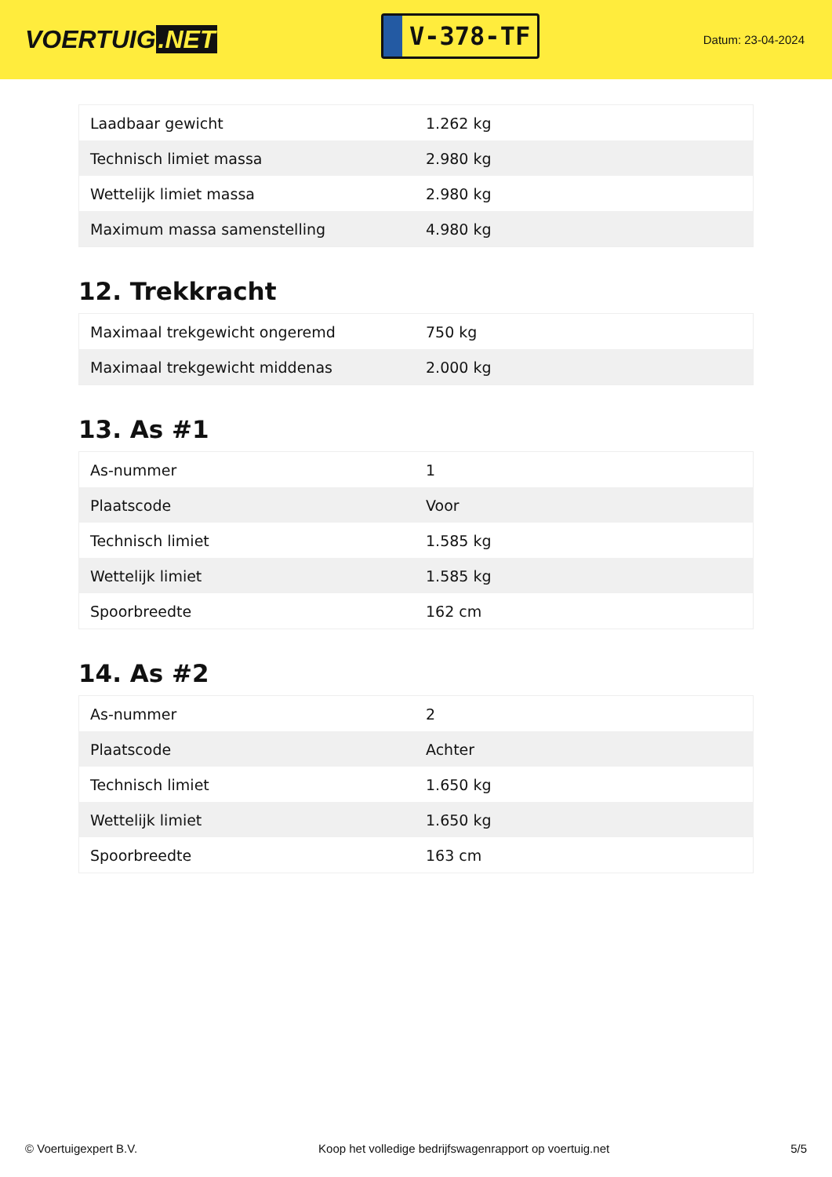VOERTUIG.NET
V-378-TF
Datum: 23-04-2024
| Laadbaar gewicht | 1.262 kg |
| Technisch limiet massa | 2.980 kg |
| Wettelijk limiet massa | 2.980 kg |
| Maximum massa samenstelling | 4.980 kg |
12. Trekkracht
| Maximaal trekgewicht ongeremd | 750 kg |
| Maximaal trekgewicht middenas | 2.000 kg |
13. As #1
| As-nummer | 1 |
| Plaatscode | Voor |
| Technisch limiet | 1.585 kg |
| Wettelijk limiet | 1.585 kg |
| Spoorbreedte | 162 cm |
14. As #2
| As-nummer | 2 |
| Plaatscode | Achter |
| Technisch limiet | 1.650 kg |
| Wettelijk limiet | 1.650 kg |
| Spoorbreedte | 163 cm |
© Voertuigexpert B.V. Koop het volledige bedrijfswagenrapport op voertuig.net 5/5